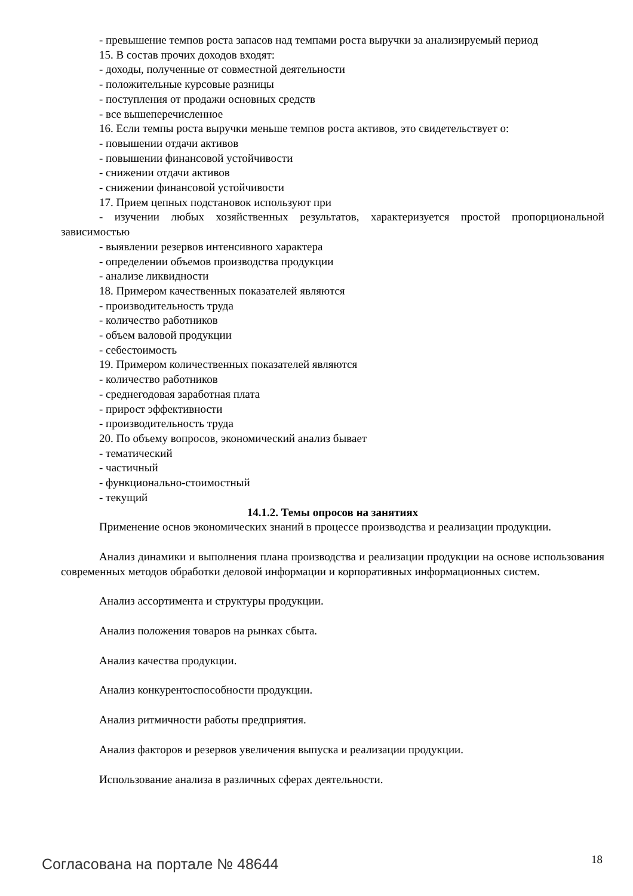- превышение темпов роста запасов над темпами роста выручки за анализируемый период
15. В состав прочих доходов входят:
- доходы, полученные от совместной деятельности
- положительные курсовые разницы
- поступления от продажи основных средств
- все вышеперечисленное
16. Если темпы роста выручки меньше темпов роста активов, это свидетельствует о:
- повышении отдачи активов
- повышении финансовой устойчивости
- снижении отдачи активов
- снижении финансовой устойчивости
17. Прием цепных подстановок используют при
- изучении любых хозяйственных результатов, характеризуется простой пропорциональной зависимостью
- выявлении резервов интенсивного характера
- определении объемов производства продукции
- анализе ликвидности
18. Примером качественных показателей являются
- производительность труда
- количество работников
- объем валовой продукции
- себестоимость
19. Примером количественных показателей являются
- количество работников
- среднегодовая заработная плата
- прирост эффективности
- производительность труда
20. По объему вопросов, экономический анализ бывает
- тематический
- частичный
- функционально-стоимостный
- текущий
14.1.2. Темы опросов на занятиях
Применение основ экономических знаний в процессе производства и реализации продукции.
Анализ динамики и выполнения плана производства и реализации продукции на основе использования современных методов обработки деловой информации и корпоративных информационных систем.
Анализ ассортимента и структуры продукции.
Анализ положения товаров на рынках сбыта.
Анализ качества продукции.
Анализ конкурентоспособности продукции.
Анализ ритмичности работы предприятия.
Анализ факторов и резервов увеличения выпуска и реализации продукции.
Использование анализа в различных сферах деятельности.
Согласована на портале № 48644 18